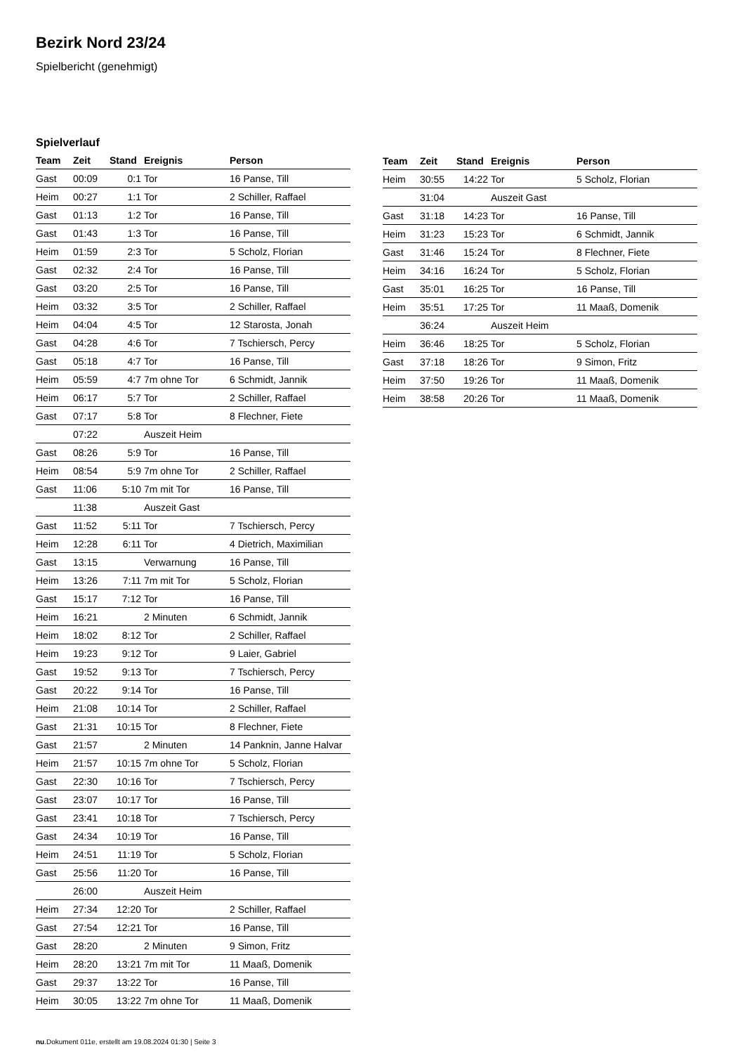Bezirk Nord 23/24
Spielbericht (genehmigt)
Spielverlauf
| Team | Zeit | Stand | Ereignis | Person |
| --- | --- | --- | --- | --- |
| Gast | 00:09 | 0:1 | Tor | 16 Panse, Till |
| Heim | 00:27 | 1:1 | Tor | 2 Schiller, Raffael |
| Gast | 01:13 | 1:2 | Tor | 16 Panse, Till |
| Gast | 01:43 | 1:3 | Tor | 16 Panse, Till |
| Heim | 01:59 | 2:3 | Tor | 5 Scholz, Florian |
| Gast | 02:32 | 2:4 | Tor | 16 Panse, Till |
| Gast | 03:20 | 2:5 | Tor | 16 Panse, Till |
| Heim | 03:32 | 3:5 | Tor | 2 Schiller, Raffael |
| Heim | 04:04 | 4:5 | Tor | 12 Starosta, Jonah |
| Gast | 04:28 | 4:6 | Tor | 7 Tschiersch, Percy |
| Gast | 05:18 | 4:7 | Tor | 16 Panse, Till |
| Heim | 05:59 | 4:7 | 7m ohne Tor | 6 Schmidt, Jannik |
| Heim | 06:17 | 5:7 | Tor | 2 Schiller, Raffael |
| Gast | 07:17 | 5:8 | Tor | 8 Flechner, Fiete |
| | 07:22 | | Auszeit Heim | |
| Gast | 08:26 | 5:9 | Tor | 16 Panse, Till |
| Heim | 08:54 | 5:9 | 7m ohne Tor | 2 Schiller, Raffael |
| Gast | 11:06 | 5:10 | 7m mit Tor | 16 Panse, Till |
| | 11:38 | | Auszeit Gast | |
| Gast | 11:52 | 5:11 | Tor | 7 Tschiersch, Percy |
| Heim | 12:28 | 6:11 | Tor | 4 Dietrich, Maximilian |
| Gast | 13:15 | | Verwarnung | 16 Panse, Till |
| Heim | 13:26 | 7:11 | 7m mit Tor | 5 Scholz, Florian |
| Gast | 15:17 | 7:12 | Tor | 16 Panse, Till |
| Heim | 16:21 | | 2 Minuten | 6 Schmidt, Jannik |
| Heim | 18:02 | 8:12 | Tor | 2 Schiller, Raffael |
| Heim | 19:23 | 9:12 | Tor | 9 Laier, Gabriel |
| Gast | 19:52 | 9:13 | Tor | 7 Tschiersch, Percy |
| Gast | 20:22 | 9:14 | Tor | 16 Panse, Till |
| Heim | 21:08 | 10:14 | Tor | 2 Schiller, Raffael |
| Gast | 21:31 | 10:15 | Tor | 8 Flechner, Fiete |
| Gast | 21:57 | | 2 Minuten | 14 Panknin, Janne Halvar |
| Heim | 21:57 | 10:15 | 7m ohne Tor | 5 Scholz, Florian |
| Gast | 22:30 | 10:16 | Tor | 7 Tschiersch, Percy |
| Gast | 23:07 | 10:17 | Tor | 16 Panse, Till |
| Gast | 23:41 | 10:18 | Tor | 7 Tschiersch, Percy |
| Gast | 24:34 | 10:19 | Tor | 16 Panse, Till |
| Heim | 24:51 | 11:19 | Tor | 5 Scholz, Florian |
| Gast | 25:56 | 11:20 | Tor | 16 Panse, Till |
| | 26:00 | | Auszeit Heim | |
| Heim | 27:34 | 12:20 | Tor | 2 Schiller, Raffael |
| Gast | 27:54 | 12:21 | Tor | 16 Panse, Till |
| Gast | 28:20 | | 2 Minuten | 9 Simon, Fritz |
| Heim | 28:20 | 13:21 | 7m mit Tor | 11 Maaß, Domenik |
| Gast | 29:37 | 13:22 | Tor | 16 Panse, Till |
| Heim | 30:05 | 13:22 | 7m ohne Tor | 11 Maaß, Domenik |
| Team | Zeit | Stand | Ereignis | Person |
| --- | --- | --- | --- | --- |
| Heim | 30:55 | 14:22 | Tor | 5 Scholz, Florian |
| | 31:04 | | Auszeit Gast | |
| Gast | 31:18 | 14:23 | Tor | 16 Panse, Till |
| Heim | 31:23 | 15:23 | Tor | 6 Schmidt, Jannik |
| Gast | 31:46 | 15:24 | Tor | 8 Flechner, Fiete |
| Heim | 34:16 | 16:24 | Tor | 5 Scholz, Florian |
| Gast | 35:01 | 16:25 | Tor | 16 Panse, Till |
| Heim | 35:51 | 17:25 | Tor | 11 Maaß, Domenik |
| | 36:24 | | Auszeit Heim | |
| Heim | 36:46 | 18:25 | Tor | 5 Scholz, Florian |
| Gast | 37:18 | 18:26 | Tor | 9 Simon, Fritz |
| Heim | 37:50 | 19:26 | Tor | 11 Maaß, Domenik |
| Heim | 38:58 | 20:26 | Tor | 11 Maaß, Domenik |
nu.Dokument 011e, erstellt am 19.08.2024 01:30 | Seite 3